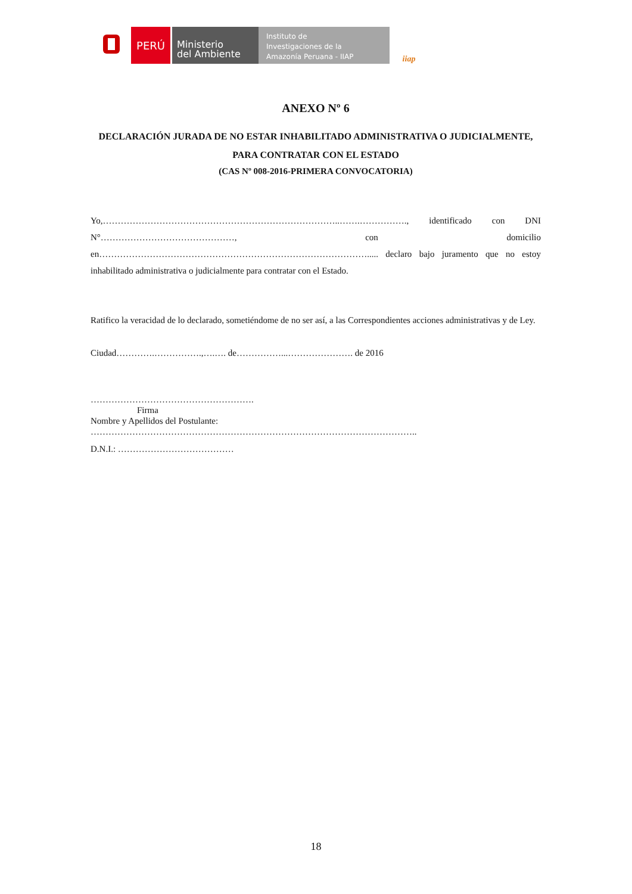PERÚ
Ministerio
del Ambiente
Instituto de
Investigaciones de la
Amazonía Peruana - IIAP
iiap
ANEXO Nº 6
DECLARACIÓN JURADA DE NO ESTAR INHABILITADO ADMINISTRATIVA O JUDICIALMENTE, PARA CONTRATAR CON EL ESTADO
(CAS Nº 008-2016-PRIMERA CONVOCATORIA)
Yo,……………………………………………………………………..…….……………., identificado con DNI N°………………………………………, con domicilio en………………………………………………………………………………..... declaro bajo juramento que no estoy inhabilitado administrativa o judicialmente para contratar con el Estado.
Ratifico la veracidad de lo declarado, sometiéndome de no ser así, a las Correspondientes acciones administrativas y de Ley.
Ciudad………….…………….,….…. de……………...…………………. de 2016
……………………………………………….
Firma
Nombre y Apellidos del Postulante:
………………………………………………………………………………………………..
D.N.I.: …………………………………
18